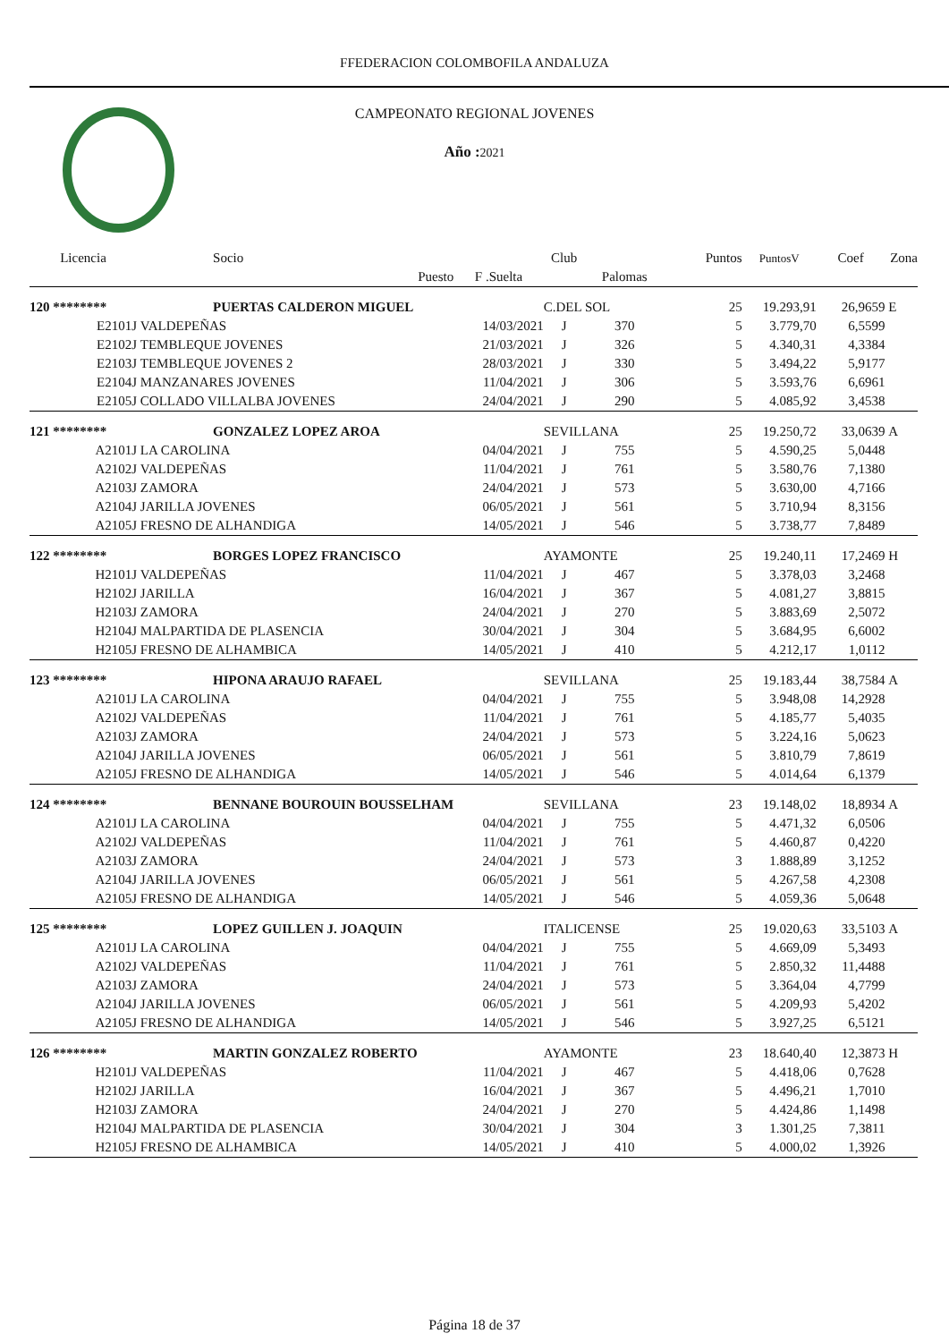FFEDERACION COLOMBOFILA ANDALUZA
CAMPEONATO REGIONAL JOVENES
Año : 2021
| Licencia | Socio | | Club | | Puntos | PuntosV | Coef | Zona |
| --- | --- | --- | --- | --- | --- | --- | --- | --- |
| | Puesto | F .Suelta | | Palomas | | | | |
| 120 ******** | PUERTAS CALDERON MIGUEL | | C.DEL SOL | | 25 | 19.293,91 | 26,9659 | E |
| E2101J | VALDEPEÑAS | 14/03/2021 | J | 370 | 5 | 3.779,70 | 6,5599 | |
| E2102J | TEMBLEQUE JOVENES | 21/03/2021 | J | 326 | 5 | 4.340,31 | 4,3384 | |
| E2103J | TEMBLEQUE JOVENES 2 | 28/03/2021 | J | 330 | 5 | 3.494,22 | 5,9177 | |
| E2104J | MANZANARES JOVENES | 11/04/2021 | J | 306 | 5 | 3.593,76 | 6,6961 | |
| E2105J | COLLADO VILLALBA JOVENES | 24/04/2021 | J | 290 | 5 | 4.085,92 | 3,4538 | |
| 121 ******** | GONZALEZ LOPEZ AROA | | SEVILLANA | | 25 | 19.250,72 | 33,0639 | A |
| A2101J | LA CAROLINA | 04/04/2021 | J | 755 | 5 | 4.590,25 | 5,0448 | |
| A2102J | VALDEPEÑAS | 11/04/2021 | J | 761 | 5 | 3.580,76 | 7,1380 | |
| A2103J | ZAMORA | 24/04/2021 | J | 573 | 5 | 3.630,00 | 4,7166 | |
| A2104J | JARILLA JOVENES | 06/05/2021 | J | 561 | 5 | 3.710,94 | 8,3156 | |
| A2105J | FRESNO DE ALHANDIGA | 14/05/2021 | J | 546 | 5 | 3.738,77 | 7,8489 | |
| 122 ******** | BORGES LOPEZ FRANCISCO | | AYAMONTE | | 25 | 19.240,11 | 17,2469 | H |
| H2101J | VALDEPEÑAS | 11/04/2021 | J | 467 | 5 | 3.378,03 | 3,2468 | |
| H2102J | JARILLA | 16/04/2021 | J | 367 | 5 | 4.081,27 | 3,8815 | |
| H2103J | ZAMORA | 24/04/2021 | J | 270 | 5 | 3.883,69 | 2,5072 | |
| H2104J | MALPARTIDA DE PLASENCIA | 30/04/2021 | J | 304 | 5 | 3.684,95 | 6,6002 | |
| H2105J | FRESNO DE ALHAMBICA | 14/05/2021 | J | 410 | 5 | 4.212,17 | 1,0112 | |
| 123 ******** | HIPONA ARAUJO RAFAEL | | SEVILLANA | | 25 | 19.183,44 | 38,7584 | A |
| A2101J | LA CAROLINA | 04/04/2021 | J | 755 | 5 | 3.948,08 | 14,2928 | |
| A2102J | VALDEPEÑAS | 11/04/2021 | J | 761 | 5 | 4.185,77 | 5,4035 | |
| A2103J | ZAMORA | 24/04/2021 | J | 573 | 5 | 3.224,16 | 5,0623 | |
| A2104J | JARILLA JOVENES | 06/05/2021 | J | 561 | 5 | 3.810,79 | 7,8619 | |
| A2105J | FRESNO DE ALHANDIGA | 14/05/2021 | J | 546 | 5 | 4.014,64 | 6,1379 | |
| 124 ******** | BENNANE BOUROUIN BOUSSELHAM | | SEVILLANA | | 23 | 19.148,02 | 18,8934 | A |
| A2101J | LA CAROLINA | 04/04/2021 | J | 755 | 5 | 4.471,32 | 6,0506 | |
| A2102J | VALDEPEÑAS | 11/04/2021 | J | 761 | 5 | 4.460,87 | 0,4220 | |
| A2103J | ZAMORA | 24/04/2021 | J | 573 | 3 | 1.888,89 | 3,1252 | |
| A2104J | JARILLA JOVENES | 06/05/2021 | J | 561 | 5 | 4.267,58 | 4,2308 | |
| A2105J | FRESNO DE ALHANDIGA | 14/05/2021 | J | 546 | 5 | 4.059,36 | 5,0648 | |
| 125 ******** | LOPEZ GUILLEN J. JOAQUIN | | ITALICENSE | | 25 | 19.020,63 | 33,5103 | A |
| A2101J | LA CAROLINA | 04/04/2021 | J | 755 | 5 | 4.669,09 | 5,3493 | |
| A2102J | VALDEPEÑAS | 11/04/2021 | J | 761 | 5 | 2.850,32 | 11,4488 | |
| A2103J | ZAMORA | 24/04/2021 | J | 573 | 5 | 3.364,04 | 4,7799 | |
| A2104J | JARILLA JOVENES | 06/05/2021 | J | 561 | 5 | 4.209,93 | 5,4202 | |
| A2105J | FRESNO DE ALHANDIGA | 14/05/2021 | J | 546 | 5 | 3.927,25 | 6,5121 | |
| 126 ******** | MARTIN GONZALEZ ROBERTO | | AYAMONTE | | 23 | 18.640,40 | 12,3873 | H |
| H2101J | VALDEPEÑAS | 11/04/2021 | J | 467 | 5 | 4.418,06 | 0,7628 | |
| H2102J | JARILLA | 16/04/2021 | J | 367 | 5 | 4.496,21 | 1,7010 | |
| H2103J | ZAMORA | 24/04/2021 | J | 270 | 5 | 4.424,86 | 1,1498 | |
| H2104J | MALPARTIDA DE PLASENCIA | 30/04/2021 | J | 304 | 3 | 1.301,25 | 7,3811 | |
| H2105J | FRESNO DE ALHAMBICA | 14/05/2021 | J | 410 | 5 | 4.000,02 | 1,3926 | |
Página 18 de 37